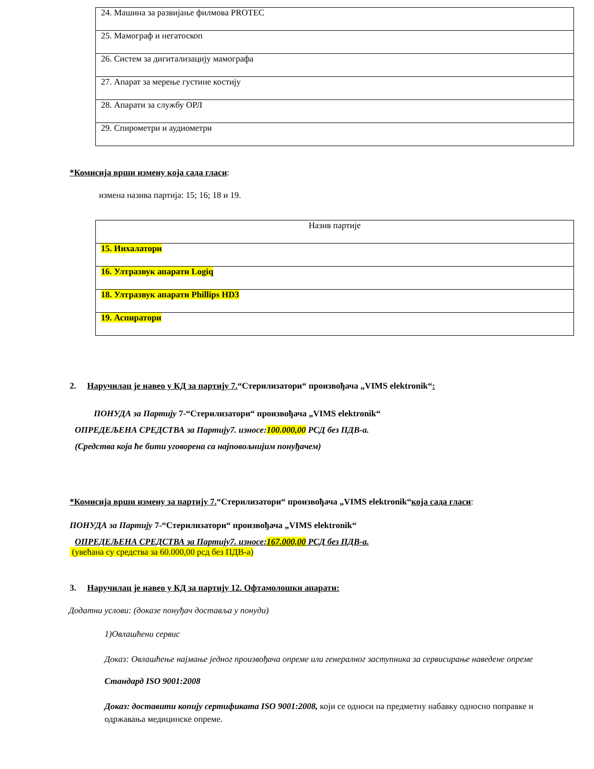| 24. Машина за развијање филмова PROTEC |
| 25. Мамограф и негатоскоп |
| 26. Систем за дигитализацију мамографа |
| 27. Апарат за мерење густине костију |
| 28. Апарати за службу ОРЛ |
| 29. Спирометри и аудиометри |
*Комисија врши измену која сада гласи:
измена назива партија: 15; 16; 18 и 19.
| Назив партије |
| 15. Инхалатори |
| 16. Ултразвук апарати Logiq |
| 18. Ултразвук апарати Phillips HD3 |
| 19. Аспиратори |
2. Наручилац је навео у КД за партију 7.“Стерилизатори“ произвођача „VIMS elektronik“:
ПОНУДА за Партију 7-“Стерилизатори“ произвођача „VIMS elektronik“
ОПРЕДЕЉЕНА СРЕДСТВА за Партију7. износе:100.000,00 РСД без ПДВ-а.
(Средства која ће бити уговорена са најповољнијим понуђачем)
*Комисија врши измену за партију 7.“Стерилизатори“ произвођача „VIMS elektronik“која сада гласи:
ПОНУДА за Партију 7-“Стерилизатори“ произвођача „VIMS elektronik“
ОПРЕДЕЉЕНА СРЕДСТВА за Партију7. износе:167.000,00 РСД без ПДВ-а.
(увећана су средства за 60.000,00 рсд без ПДВ-а)
3. Наручилац је навео у КД за партију 12. Офтамолошки апарати:
Додатни услови: (доказе понуђач доставља у понуди)
1)Овлашћени сервис
Доказ: Овлашћење најмање једног произвођача опреме или генералног заступника за сервисирање наведене опреме
Стандард ISO 9001:2008
Доказ: доставити копију сертификата ISO 9001:2008, који се односи на предметну набавку односно поправке и одржавања медицинске опреме.